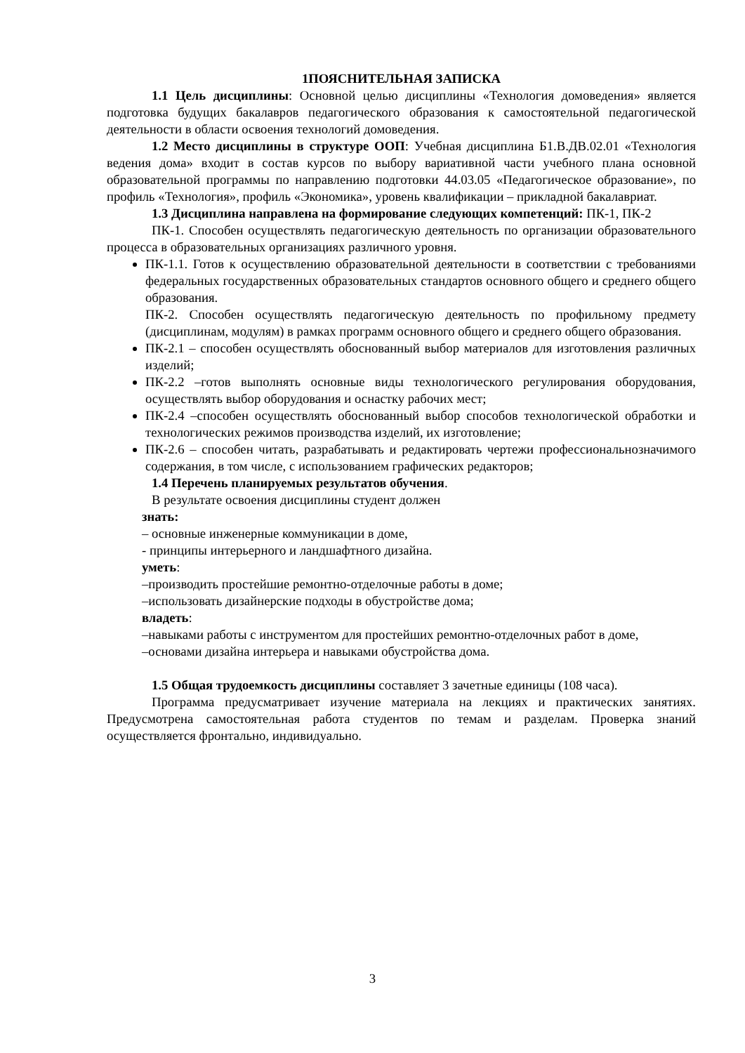1ПОЯСНИТЕЛЬНАЯ ЗАПИСКА
1.1 Цель дисциплины: Основной целью дисциплины «Технология домоведения» является подготовка будущих бакалавров педагогического образования к самостоятельной педагогической деятельности в области освоения технологий домоведения.
1.2 Место дисциплины в структуре ООП: Учебная дисциплина Б1.В.ДВ.02.01 «Технология ведения дома» входит в состав курсов по выбору вариативной части учебного плана основной образовательной программы по направлению подготовки 44.03.05 «Педагогическое образование», по профиль «Технология», профиль «Экономика», уровень квалификации – прикладной бакалавриат.
1.3 Дисциплина направлена на формирование следующих компетенций: ПК-1, ПК-2
ПК-1. Способен осуществлять педагогическую деятельность по организации образовательного процесса в образовательных организациях различного уровня.
ПК-1.1. Готов к осуществлению образовательной деятельности в соответствии с требованиями федеральных государственных образовательных стандартов основного общего и среднего общего образования.
ПК-2. Способен осуществлять педагогическую деятельность по профильному предмету (дисциплинам, модулям) в рамках программ основного общего и среднего общего образования.
ПК-2.1 – способен осуществлять обоснованный выбор материалов для изготовления различных изделий;
ПК-2.2 –готов выполнять основные виды технологического регулирования оборудования, осуществлять выбор оборудования и оснастку рабочих мест;
ПК-2.4 –способен осуществлять обоснованный выбор способов технологической обработки и технологических режимов производства изделий, их изготовление;
ПК-2.6 – способен читать, разрабатывать и редактировать чертежи профессиональнозначимого содержания, в том числе, с использованием графических редакторов;
1.4 Перечень планируемых результатов обучения.
В результате освоения дисциплины студент должен
знать:
– основные инженерные коммуникации в доме,
- принципы интерьерного и ландшафтного дизайна.
уметь:
–производить простейшие ремонтно-отделочные работы в доме;
–использовать дизайнерские подходы в обустройстве дома;
владеть:
–навыками работы с инструментом для простейших ремонтно-отделочных работ в доме,
–основами дизайна интерьера и навыками обустройства дома.
1.5 Общая трудоемкость дисциплины составляет 3 зачетные единицы (108 часа).
Программа предусматривает изучение материала на лекциях и практических занятиях. Предусмотрена самостоятельная работа студентов по темам и разделам. Проверка знаний осуществляется фронтально, индивидуально.
3